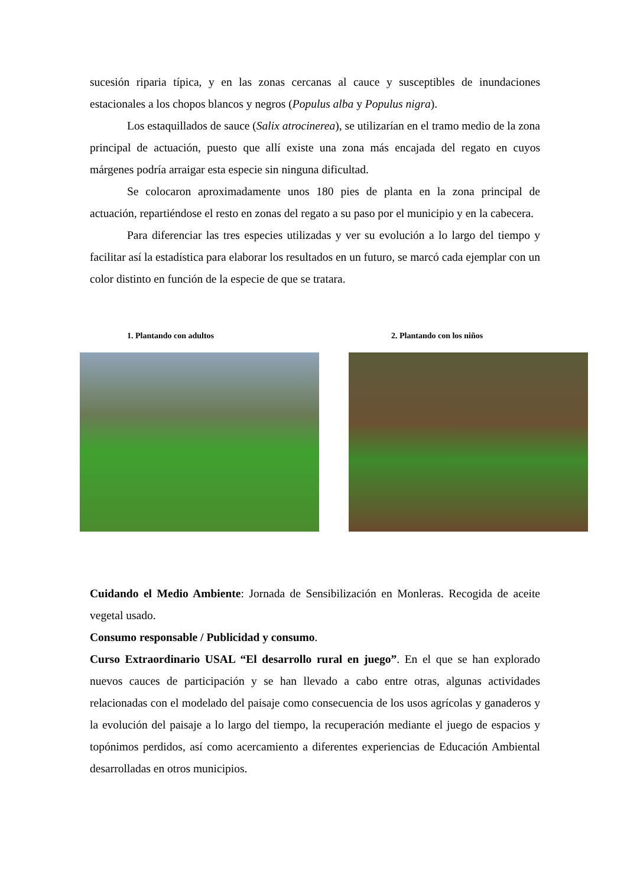sucesión riparia típica, y en las zonas cercanas al cauce y susceptibles de inundaciones estacionales a los chopos blancos y negros (Populus alba y Populus nigra).
Los estaquillados de sauce (Salix atrocinerea), se utilizarían en el tramo medio de la zona principal de actuación, puesto que allí existe una zona más encajada del regato en cuyos márgenes podría arraigar esta especie sin ninguna dificultad.
Se colocaron aproximadamente unos 180 pies de planta en la zona principal de actuación, repartiéndose el resto en zonas del regato a su paso por el municipio y en la cabecera.
Para diferenciar las tres especies utilizadas y ver su evolución a lo largo del tiempo y facilitar así la estadística para elaborar los resultados en un futuro, se marcó cada ejemplar con un color distinto en función de la especie de que se tratara.
1. Plantando con adultos 2. Plantando con los niños
Cuidando el Medio Ambiente: Jornada de Sensibilización en Monleras. Recogida de aceite vegetal usado.
Consumo responsable / Publicidad y consumo.
Curso Extraordinario USAL “El desarrollo rural en juego”. En el que se han explorado nuevos cauces de participación y se han llevado a cabo entre otras, algunas actividades relacionadas con el modelado del paisaje como consecuencia de los usos agrícolas y ganaderos y la evolución del paisaje a lo largo del tiempo, la recuperación mediante el juego de espacios y topónimos perdidos, así como acercamiento a diferentes experiencias de Educación Ambiental desarrolladas en otros municipios.